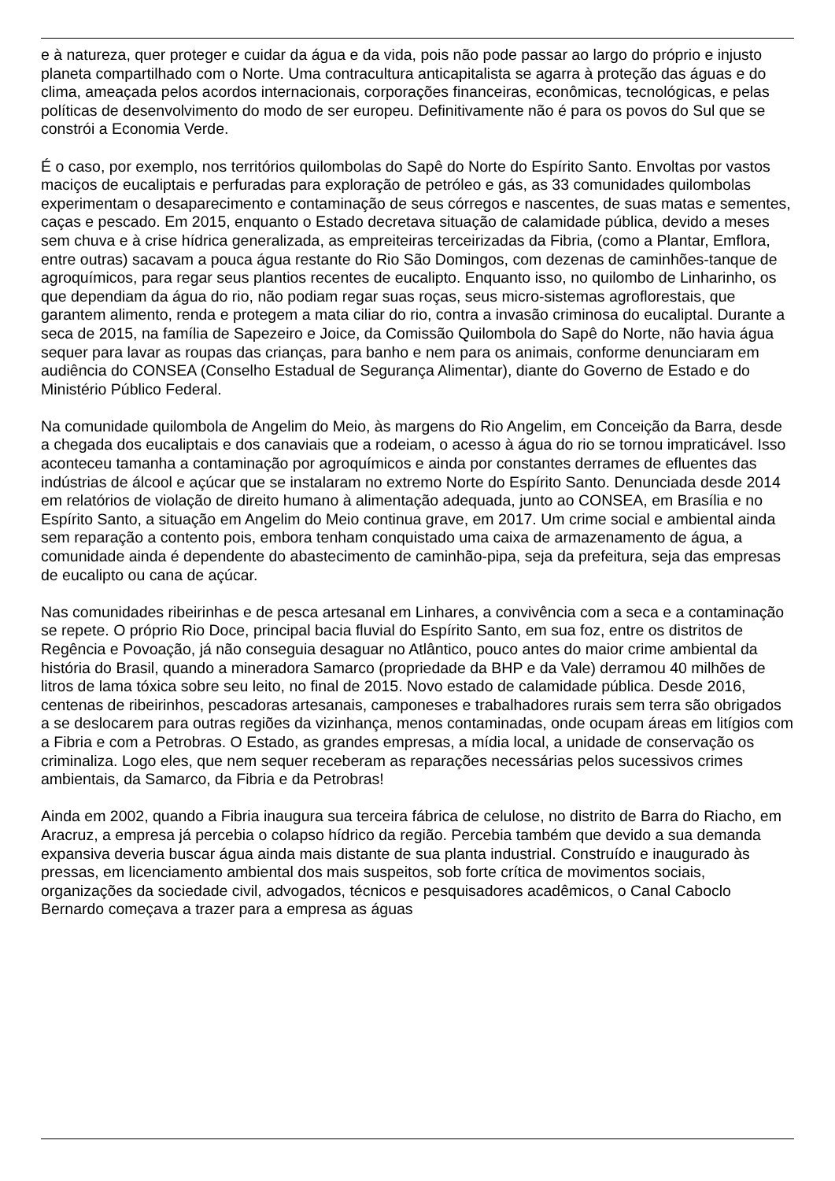e à natureza, quer proteger e cuidar da água e da vida, pois não pode passar ao largo do próprio e injusto planeta compartilhado com o Norte. Uma contracultura anticapitalista se agarra à proteção das águas e do clima, ameaçada pelos acordos internacionais, corporações financeiras, econômicas, tecnológicas, e pelas políticas de desenvolvimento do modo de ser europeu. Definitivamente não é para os povos do Sul que se constrói a Economia Verde.
É o caso, por exemplo, nos territórios quilombolas do Sapê do Norte do Espírito Santo. Envoltas por vastos maciços de eucaliptais e perfuradas para exploração de petróleo e gás, as 33 comunidades quilombolas experimentam o desaparecimento e contaminação de seus córregos e nascentes, de suas matas e sementes, caças e pescado. Em 2015, enquanto o Estado decretava situação de calamidade pública, devido a meses sem chuva e à crise hídrica generalizada, as empreiteiras terceirizadas da Fibria, (como a Plantar, Emflora, entre outras) sacavam a pouca água restante do Rio São Domingos, com dezenas de caminhões-tanque de agroquímicos, para regar seus plantios recentes de eucalipto. Enquanto isso, no quilombo de Linharinho, os que dependiam da água do rio, não podiam regar suas roças, seus micro-sistemas agroflorestais, que garantem alimento, renda e protegem a mata ciliar do rio, contra a invasão criminosa do eucaliptal. Durante a seca de 2015, na família de Sapezeiro e Joice, da Comissão Quilombola do Sapê do Norte, não havia água sequer para lavar as roupas das crianças, para banho e nem para os animais, conforme denunciaram em audiência do CONSEA (Conselho Estadual de Segurança Alimentar), diante do Governo de Estado e do Ministério Público Federal.
Na comunidade quilombola de Angelim do Meio, às margens do Rio Angelim, em Conceição da Barra, desde a chegada dos eucaliptais e dos canaviais que a rodeiam, o acesso à água do rio se tornou impraticável. Isso aconteceu tamanha a contaminação por agroquímicos e ainda por constantes derrames de efluentes das indústrias de álcool e açúcar que se instalaram no extremo Norte do Espírito Santo. Denunciada desde 2014 em relatórios de violação de direito humano à alimentação adequada, junto ao CONSEA, em Brasília e no Espírito Santo, a situação em Angelim do Meio continua grave, em 2017. Um crime social e ambiental ainda sem reparação a contento pois, embora tenham conquistado uma caixa de armazenamento de água, a comunidade ainda é dependente do abastecimento de caminhão-pipa, seja da prefeitura, seja das empresas de eucalipto ou cana de açúcar.
Nas comunidades ribeirinhas e de pesca artesanal em Linhares, a convivência com a seca e a contaminação se repete. O próprio Rio Doce, principal bacia fluvial do Espírito Santo, em sua foz, entre os distritos de Regência e Povoação, já não conseguia desaguar no Atlântico, pouco antes do maior crime ambiental da história do Brasil, quando a mineradora Samarco (propriedade da BHP e da Vale) derramou 40 milhões de litros de lama tóxica sobre seu leito, no final de 2015. Novo estado de calamidade pública. Desde 2016, centenas de ribeirinhos, pescadoras artesanais, camponeses e trabalhadores rurais sem terra são obrigados a se deslocarem para outras regiões da vizinhança, menos contaminadas, onde ocupam áreas em litígios com a Fibria e com a Petrobras. O Estado, as grandes empresas, a mídia local, a unidade de conservação os criminaliza. Logo eles, que nem sequer receberam as reparações necessárias pelos sucessivos crimes ambientais, da Samarco, da Fibria e da Petrobras!
Ainda em 2002, quando a Fibria inaugura sua terceira fábrica de celulose, no distrito de Barra do Riacho, em Aracruz, a empresa já percebia o colapso hídrico da região. Percebia também que devido a sua demanda expansiva deveria buscar água ainda mais distante de sua planta industrial. Construído e inaugurado às pressas, em licenciamento ambiental dos mais suspeitos, sob forte crítica de movimentos sociais, organizações da sociedade civil, advogados, técnicos e pesquisadores acadêmicos, o Canal Caboclo Bernardo começava a trazer para a empresa as águas